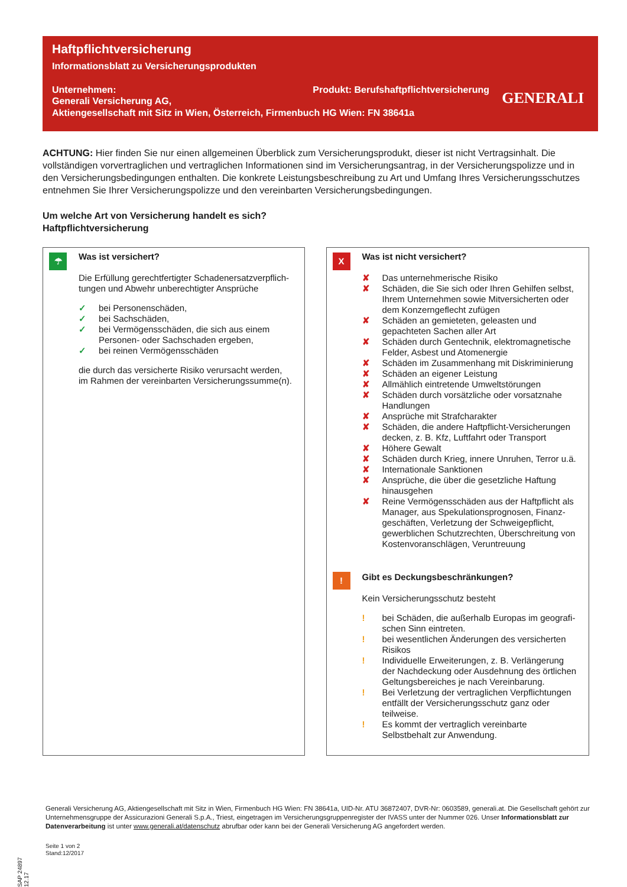Haftpflichtversicherung
Informationsblatt zu Versicherungsprodukten
Unternehmen: Produkt: Berufshaftpflichtversicherung
Generali Versicherung AG,
Aktiengesellschaft mit Sitz in Wien, Österreich, Firmenbuch HG Wien: FN 38641a
GENERALI
ACHTUNG: Hier finden Sie nur einen allgemeinen Überblick zum Versicherungsprodukt, dieser ist nicht Vertragsinhalt. Die vollständigen vorvertraglichen und vertraglichen Informationen sind im Versicherungsantrag, in der Versicherungs­polizze und in den Versicherungsbedingungen enthalten. Die konkrete Leistungsbeschreibung zu Art und Umfang Ihres Versicherungsschutzes entnehmen Sie Ihrer Versicherungspolizze und den vereinbarten Versicherungsbedingungen.
Um welche Art von Versicherung handelt es sich?
Haftpflichtversicherung
☂
Was ist versichert?
Die Erfüllung gerechtfertigter Schadenersatzverpflich­tungen und Abwehr unberechtigter Ansprüche
✓ bei Personenschäden,
✓ bei Sachschäden,
✓ bei Vermögensschäden, die sich aus einem Personen- oder Sachschaden ergeben,
✓ bei reinen Vermögensschäden
die durch das versicherte Risiko verursacht werden, im Rahmen der vereinbarten Versicherungssumme(n).
X
Was ist nicht versichert?
✘ Das unternehmerische Risiko
✘ Schäden, die Sie sich oder Ihren Gehilfen selbst, Ihrem Unternehmen sowie Mitversicherten oder dem Konzerngeflecht zufügen
✘ Schäden an gemieteten, geleasten und gepachte­ten Sachen aller Art
✘ Schäden durch Gentechnik, elektromagnetische Felder, Asbest und Atomenergie
✘ Schäden im Zusammenhang mit Diskriminierung
✘ Schäden an eigener Leistung
✘ Allmählich eintretende Umweltstörungen
✘ Schäden durch vorsätzliche oder vorsatznahe Handlungen
✘ Ansprüche mit Strafcharakter
✘ Schäden, die andere Haftpflicht-Versicherungen decken, z. B. Kfz, Luftfahrt oder Transport
✘ Höhere Gewalt
✘ Schäden durch Krieg, innere Unruhen, Terror u.ä.
✘ Internationale Sanktionen
✘ Ansprüche, die über die gesetzliche Haftung hinausgehen
✘ Reine Vermögensschäden aus der Haftpflicht als Manager, aus Spekulationsprognosen, Finanz­geschäften, Verletzung der Schweigepflicht, gewerblichen Schutzrechten, Überschreitung von Kostenvoranschlägen, Veruntreuung
!
Gibt es Deckungsbeschränkungen?
Kein Versicherungsschutz besteht
! bei Schäden, die außerhalb Europas im geografi­schen Sinn eintreten.
! bei wesentlichen Änderungen des versicherten Risikos
! Individuelle Erweiterungen, z. B. Verlängerung der Nachdeckung oder Ausdehnung des örtlichen Geltungsbereiches je nach Vereinbarung.
! Bei Verletzung der vertraglichen Verpflichtungen ent­fällt der Versicherungsschutz ganz oder teilweise.
! Es kommt der vertraglich vereinbarte Selbstbehalt zur Anwendung.
SAP 24897 12.17
Generali Versicherung AG, Aktiengesellschaft mit Sitz in Wien, Firmenbuch HG Wien: FN 38641a, UID-Nr. ATU 36872407, DVR-Nr: 0603589, generali.at. Die Gesellschaft gehört zur Unternehmensgruppe der Assicurazioni Generali S.p.A., Triest, eingetragen im Versicherungsgruppenregister der IVASS unter der Nummer 026. Unser Informationsblatt zur Datenverarbeitung ist unter www.generali.at/datenschutz abrufbar oder kann bei der Generali Versicherung AG angefordert werden.
Seite 1 von 2
Stand:12/2017